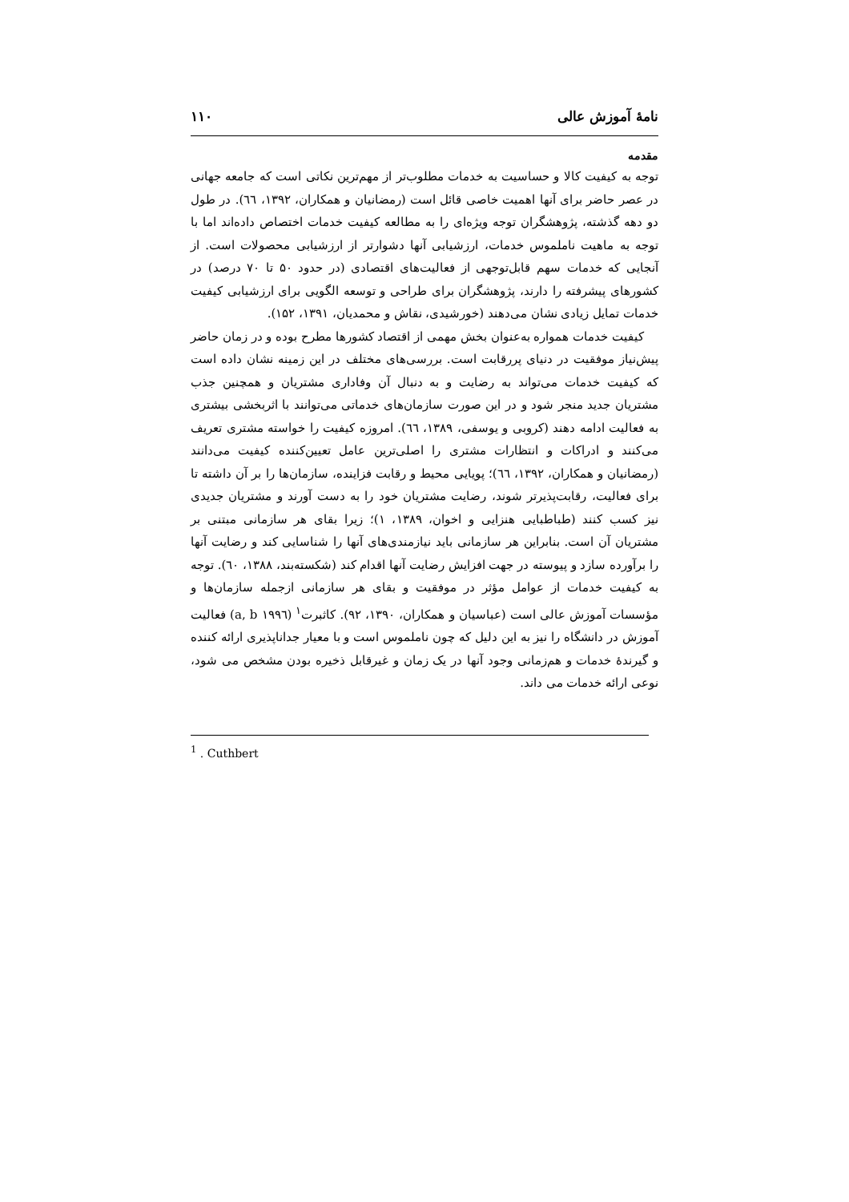نامهٔ آموزش عالی ۱۱۰
مقدمه
توجه به کیفیت کالا و حساسیت به خدمات مطلوب‌تر از مهم‌ترین نکاتی است که جامعه جهانی در عصر حاضر برای آنها اهمیت خاصی قائل است (رمضانیان و همکاران، ۱۳۹۲، ٦٦). در طول دو دهه گذشته، پژوهشگران توجه ویژه‌ای را به مطالعه کیفیت خدمات اختصاص داده‌اند اما با توجه به ماهیت ناملموس خدمات، ارزشیابی آنها دشوارتر از ارزشیابی محصولات است. از آنجایی که خدمات سهم قابل‌توجهی از فعالیت‌های اقتصادی (در حدود ۵۰ تا ۷۰ درصد) در کشورهای پیشرفته را دارند، پژوهشگران برای طراحی و توسعه الگویی برای ارزشیابی کیفیت خدمات تمایل زیادی نشان می‌دهند (خورشیدی، نقاش و محمدیان، ۱۳۹۱، ۱۵۲).
کیفیت خدمات همواره به‌عنوان بخش مهمی از اقتصاد کشورها مطرح بوده و در زمان حاضر پیش‌نیاز موفقیت در دنیای پررقابت است. بررسی‌های مختلف در این زمینه نشان داده است که کیفیت خدمات می‌تواند به رضایت و به دنبال آن وفاداری مشتریان و همچنین جذب مشتریان جدید منجر شود و در این صورت سازمان‌های خدماتی می‌توانند با اثربخشی بیشتری به فعالیت ادامه دهند (کروبی و یوسفی، ۱۳۸۹، ٦٦). امروزه کیفیت را خواسته مشتری تعریف می‌کنند و ادراکات و انتظارات مشتری را اصلی‌ترین عامل تعیین‌کننده کیفیت می‌دانند (رمضانیان و همکاران، ۱۳۹۲، ٦٦)؛ پویایی محیط و رقابت فزاینده، سازمان‌ها را بر آن داشته تا برای فعالیت، رقابت‌پذیرتر شوند، رضایت مشتریان خود را به دست آورند و مشتریان جدیدی نیز کسب کنند (طباطبایی هنزایی و اخوان، ۱۳۸۹، ۱)؛ زیرا بقای هر سازمانی مبتنی بر مشتریان آن است. بنابراین هر سازمانی باید نیازمندی‌های آنها را شناسایی کند و رضایت آنها را برآورده سازد و پیوسته در جهت افزایش رضایت آنها اقدام کند (شکسته‌بند، ۱۳۸۸، ٦۰). توجه به کیفیت خدمات از عوامل مؤثر در موفقیت و بقای هر سازمانی ازجمله سازمان‌ها و مؤسسات آموزش عالی است (عباسیان و همکاران، ۱۳۹۰، ۹۲). کاثبرت<sup>۱</sup> (a, b ۱۹۹٦) فعالیت آموزش در دانشگاه را نیز به این دلیل که چون ناملموس است و با معیار جداناپذیری ارائه کننده و گیرندهٔ خدمات و هم‌زمانی وجود آنها در یک زمان و غیرقابل ذخیره بودن مشخص می شود، نوعی ارائه خدمات می داند.
<sup>1</sup> . Cuthbert